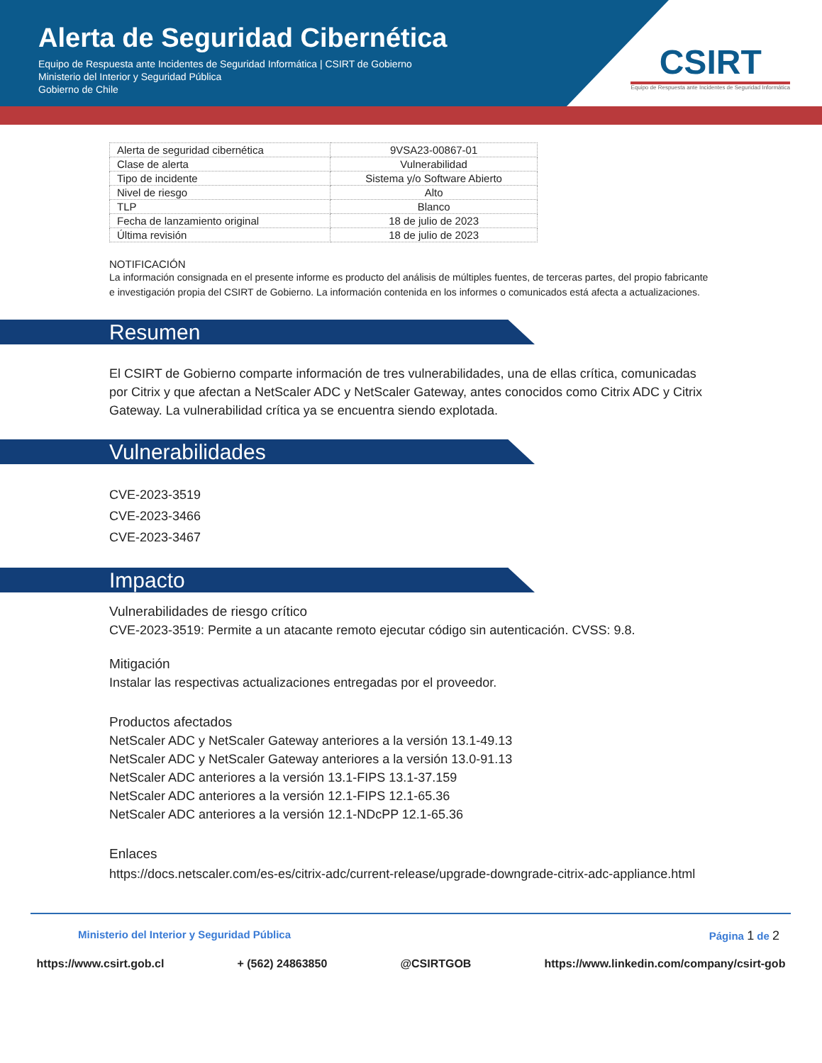Alerta de Seguridad Cibernética
Equipo de Respuesta ante Incidentes de Seguridad Informática | CSIRT de Gobierno
Ministerio del Interior y Seguridad Pública
Gobierno de Chile
CSIRT
Equipo de Respuesta ante Incidentes de Seguridad Informática
| Alerta de seguridad cibernética | 9VSA23-00867-01 |
| Clase de alerta | Vulnerabilidad |
| Tipo de incidente | Sistema y/o Software Abierto |
| Nivel de riesgo | Alto |
| TLP | Blanco |
| Fecha de lanzamiento original | 18 de julio de 2023 |
| Última revisión | 18 de julio de 2023 |
NOTIFICACIÓN
La información consignada en el presente informe es producto del análisis de múltiples fuentes, de terceras partes, del propio fabricante e investigación propia del CSIRT de Gobierno. La información contenida en los informes o comunicados está afecta a actualizaciones.
Resumen
El CSIRT de Gobierno comparte información de tres vulnerabilidades, una de ellas crítica, comunicadas por Citrix y que afectan a NetScaler ADC y NetScaler Gateway, antes conocidos como Citrix ADC y Citrix Gateway. La vulnerabilidad crítica ya se encuentra siendo explotada.
Vulnerabilidades
CVE-2023-3519
CVE-2023-3466
CVE-2023-3467
Impacto
Vulnerabilidades de riesgo crítico
CVE-2023-3519: Permite a un atacante remoto ejecutar código sin autenticación. CVSS: 9.8.
Mitigación
Instalar las respectivas actualizaciones entregadas por el proveedor.
Productos afectados
NetScaler ADC y NetScaler Gateway anteriores a la versión 13.1-49.13
NetScaler ADC y NetScaler Gateway anteriores a la versión 13.0-91.13
NetScaler ADC anteriores a la versión 13.1-FIPS 13.1-37.159
NetScaler ADC anteriores a la versión 12.1-FIPS 12.1-65.36
NetScaler ADC anteriores a la versión 12.1-NDcPP 12.1-65.36
Enlaces
https://docs.netscaler.com/es-es/citrix-adc/current-release/upgrade-downgrade-citrix-adc-appliance.html
Ministerio del Interior y Seguridad Pública Página 1 de 2
https://www.csirt.gob.cl + (562) 24863850 @CSIRTGOB https://www.linkedin.com/company/csirt-gob